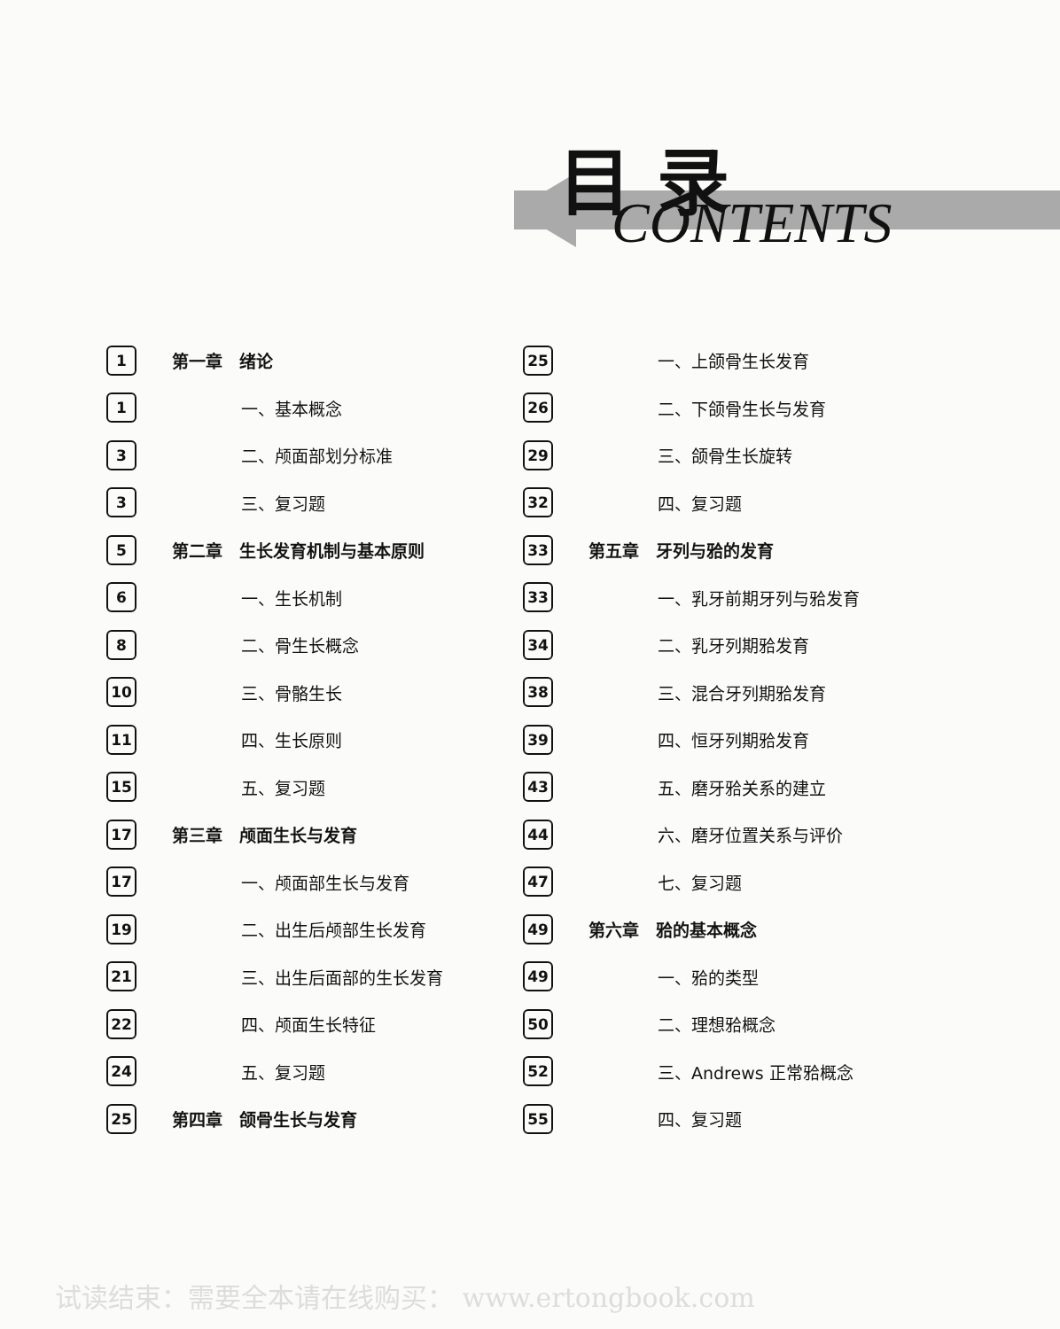目 录
CONTENTS
1 第一章　绪论
1 一、基本概念
3 二、颅面部划分标准
3 三、复习题
5 第二章　生长发育机制与基本原则
6 一、生长机制
8 二、骨生长概念
10 三、骨骼生长
11 四、生长原则
15 五、复习题
17 第三章　颅面生长与发育
17 一、颅面部生长与发育
19 二、出生后颅部生长发育
21 三、出生后面部的生长发育
22 四、颅面生长特征
24 五、复习题
25 第四章　颌骨生长与发育
25 一、上颌骨生长发育
26 二、下颌骨生长与发育
29 三、颌骨生长旋转
32 四、复习题
33 第五章　牙列与𬌗的发育
33 一、乳牙前期牙列与𬌗发育
34 二、乳牙列期𬌗发育
38 三、混合牙列期𬌗发育
39 四、恒牙列期𬌗发育
43 五、磨牙𬌗关系的建立
44 六、磨牙位置关系与评价
47 七、复习题
49 第六章　𬌗的基本概念
49 一、𬌗的类型
50 二、理想𬌗概念
52 三、Andrews 正常𬌗概念
55 四、复习题
试读结束：需要全本请在线购买： www.ertongbook.com